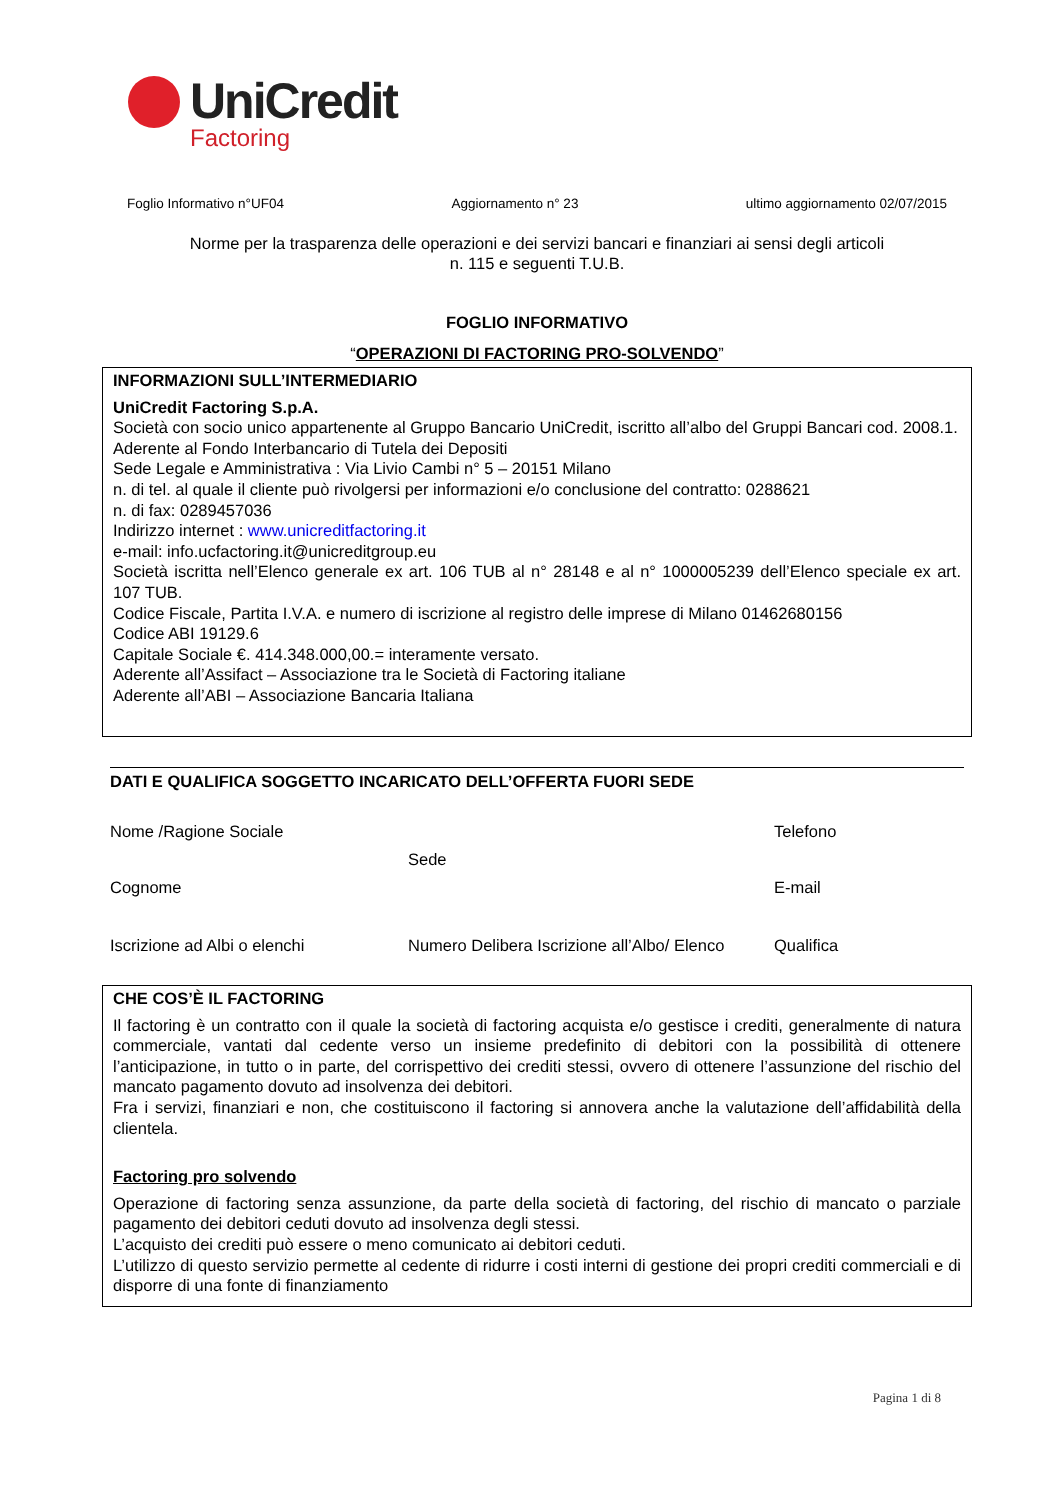UniCredit
Factoring
Foglio Informativo n°UF04 Aggiornamento n° 23 ultimo aggiornamento 02/07/2015
Norme per la trasparenza delle operazioni e dei servizi bancari e finanziari ai sensi degli articoli
n. 115 e seguenti T.U.B.
FOGLIO INFORMATIVO
“OPERAZIONI DI FACTORING PRO-SOLVENDO”
INFORMAZIONI SULL’INTERMEDIARIO
UniCredit Factoring S.p.A.
Società con socio unico appartenente al Gruppo Bancario UniCredit, iscritto all’albo del Gruppi Bancari cod. 2008.1. Aderente al Fondo Interbancario di Tutela dei Depositi
Sede Legale e Amministrativa : Via Livio Cambi n° 5 – 20151 Milano
n. di tel. al quale il cliente può rivolgersi per informazioni e/o conclusione del contratto: 0288621
n. di fax: 0289457036
Indirizzo internet : www.unicreditfactoring.it
e-mail: info.ucfactoring.it@unicreditgroup.eu
Società iscritta nell’Elenco generale ex art. 106 TUB al n° 28148 e al n° 1000005239 dell’Elenco speciale ex art. 107 TUB.
Codice Fiscale, Partita I.V.A. e numero di iscrizione al registro delle imprese di Milano 01462680156
Codice ABI 19129.6
Capitale Sociale €. 414.348.000,00.= interamente versato.
Aderente all’Assifact – Associazione tra le Società di Factoring italiane
Aderente all’ABI – Associazione Bancaria Italiana
DATI E QUALIFICA SOGGETTO INCARICATO DELL’OFFERTA FUORI SEDE
Nome /Ragione Sociale
Telefono
Sede
Cognome
E-mail
Iscrizione ad Albi o elenchi
Numero Delibera Iscrizione all’Albo/ Elenco
Qualifica
CHE COS’È IL FACTORING
Il factoring è un contratto con il quale la società di factoring acquista e/o gestisce i crediti, generalmente di natura commerciale, vantati dal cedente verso un insieme predefinito di debitori con la possibilità di ottenere l’anticipazione, in tutto o in parte, del corrispettivo dei crediti stessi, ovvero di ottenere l’assunzione del rischio del mancato pagamento dovuto ad insolvenza dei debitori.
Fra i servizi, finanziari e non, che costituiscono il factoring si annovera anche la valutazione dell’affidabilità della clientela.
Factoring pro solvendo
Operazione di factoring senza assunzione, da parte della società di factoring, del rischio di mancato o parziale pagamento dei debitori ceduti dovuto ad insolvenza degli stessi.
L’acquisto dei crediti può essere o meno comunicato ai debitori ceduti.
L’utilizzo di questo servizio permette al cedente di ridurre i costi interni di gestione dei propri crediti commerciali e di disporre di una fonte di finanziamento
Pagina 1 di 8